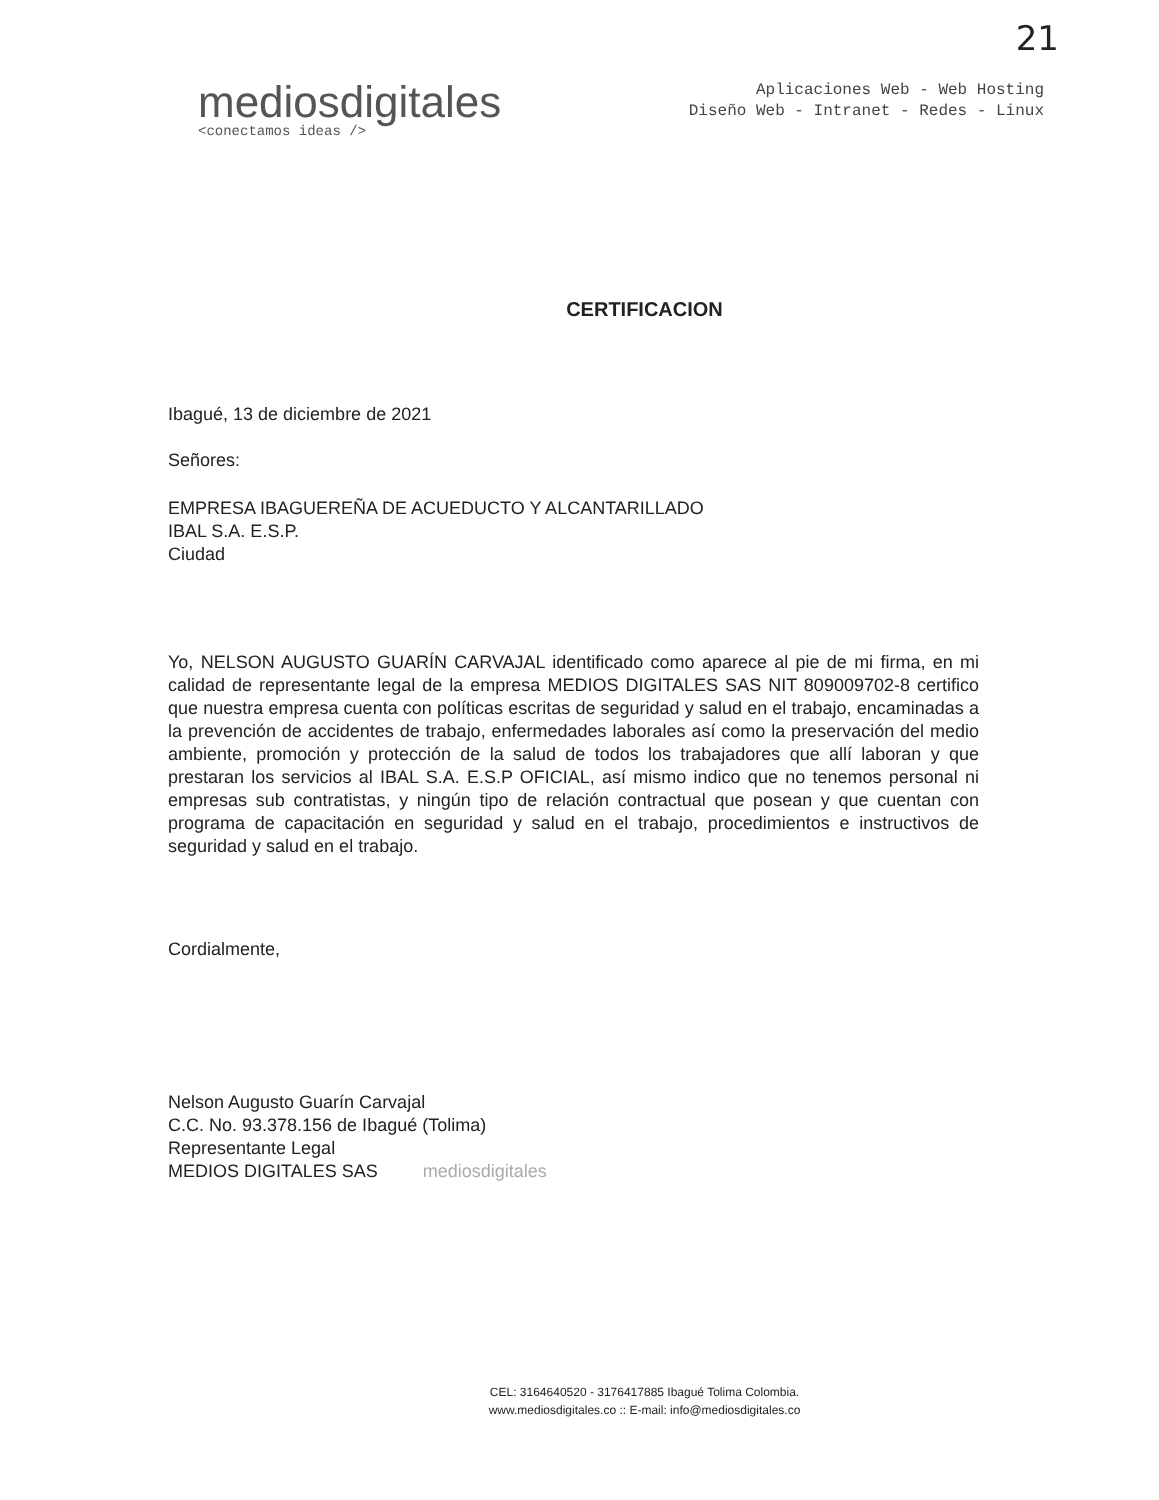21
mediosdigitales
<conectamos ideas />
Aplicaciones Web - Web Hosting
Diseño Web - Intranet - Redes - Linux
CERTIFICACION
Ibagué, 13 de diciembre de 2021
Señores:
EMPRESA IBAGUEREÑA DE ACUEDUCTO Y ALCANTARILLADO
IBAL S.A. E.S.P.
Ciudad
Yo, NELSON AUGUSTO GUARÍN CARVAJAL identificado como aparece al pie de mi firma, en mi calidad de representante legal de la empresa MEDIOS DIGITALES SAS NIT 809009702-8 certifico que nuestra empresa cuenta con políticas escritas de seguridad y salud en el trabajo, encaminadas a la prevención de accidentes de trabajo, enfermedades laborales así como la preservación del medio ambiente, promoción y protección de la salud de todos los trabajadores que allí laboran y que prestaran los servicios al IBAL S.A. E.S.P OFICIAL, así mismo indico que no tenemos personal ni empresas sub contratistas, y ningún tipo de relación contractual que posean y que cuentan con programa de capacitación en seguridad y salud en el trabajo, procedimientos e instructivos de seguridad y salud en el trabajo.
Cordialmente,
Nelson Augusto Guarín Carvajal
C.C. No. 93.378.156 de Ibagué (Tolima)
Representante Legal
MEDIOS DIGITALES SAS mediosdigitales
CEL: 3164640520 - 3176417885 Ibagué Tolima Colombia.
www.mediosdigitales.co :: E-mail: info@mediosdigitales.co